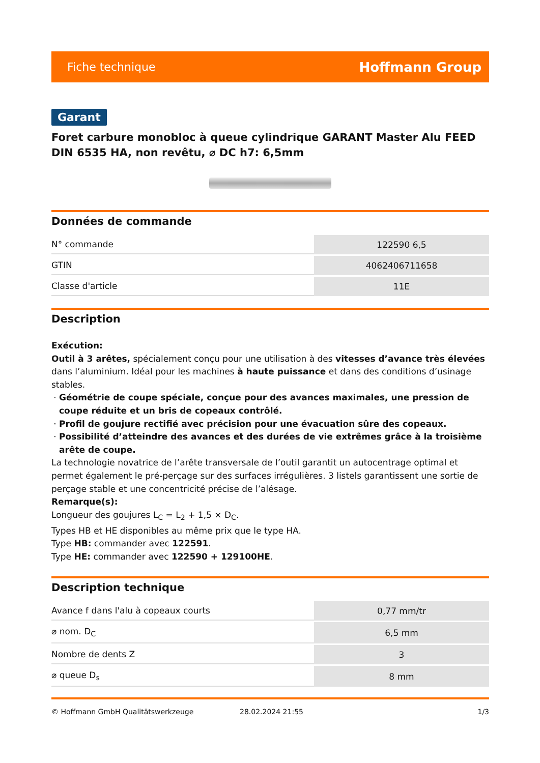Fiche technique Hoffmann Group
Garant
Foret carbure monobloc à queue cylindrique GARANT Master Alu FEED DIN 6535 HA, non revêtu, ⌀ DC h7: 6,5mm
Données de commande
| N° commande | 122590 6,5 |
| GTIN | 4062406711658 |
| Classe d'article | 11E |
Description
Exécution:
Outil à 3 arêtes, spécialement conçu pour une utilisation à des vitesses d’avance très élevées dans l’aluminium. Idéal pour les machines à haute puissance et dans des conditions d’usinage stables.
Géométrie de coupe spéciale, conçue pour des avances maximales, une pression de coupe réduite et un bris de copeaux contrôlé.
Profil de goujure rectifié avec précision pour une évacuation sûre des copeaux.
Possibilité d’atteindre des avances et des durées de vie extrêmes grâce à la troisième arête de coupe.
La technologie novatrice de l’arête transversale de l’outil garantit un autocentrage optimal et permet également le pré-perçage sur des surfaces irrégulières. 3 listels garantissent une sortie de perçage stable et une concentricité précise de l’alésage.
Remarque(s):
Longueur des goujures L<sub>C</sub> = L<sub>2</sub> + 1,5 × D<sub>C</sub>.
Types HB et HE disponibles au même prix que le type HA.
Type HB: commander avec 122591.
Type HE: commander avec 122590 + 129100HE.
Description technique
| Avance f dans l'alu à copeaux courts | 0,77 mm/tr |
| ⌀ nom. D<sub>C</sub> | 6,5 mm |
| Nombre de dents Z | 3 |
| ⌀ queue D<sub>s</sub> | 8 mm |
© Hoffmann GmbH Qualitätswerkzeuge 28.02.2024 21:55 1/3